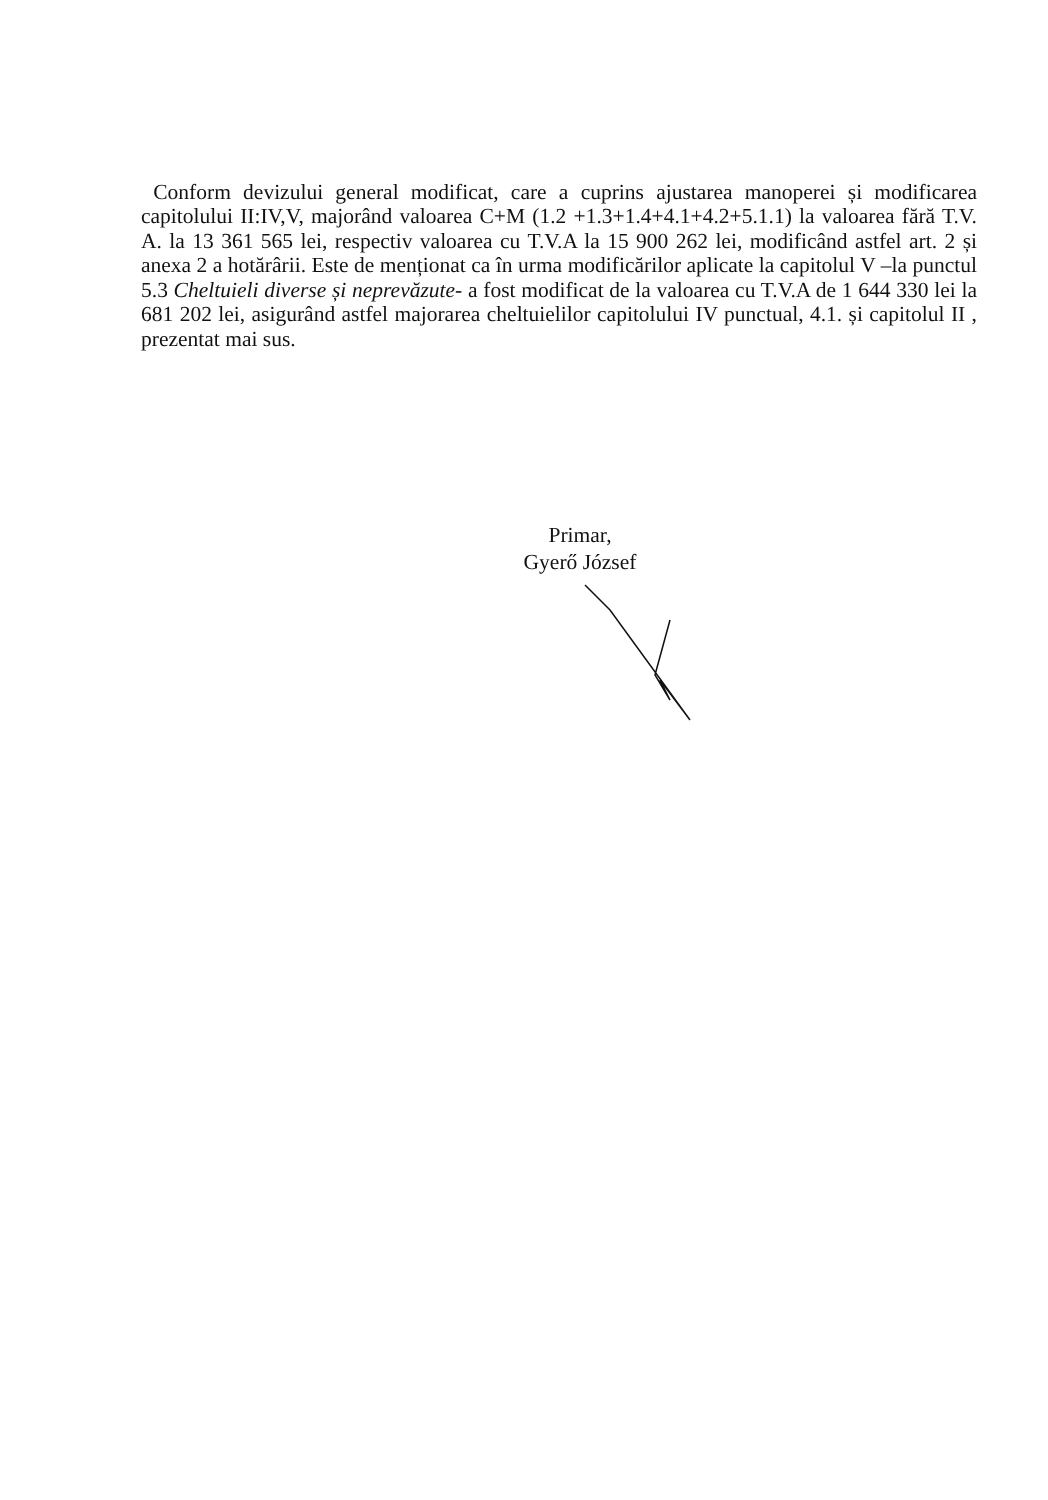Conform devizului general modificat, care a cuprins ajustarea manoperei și modificarea capitolului II:IV,V, majorând valoarea C+M (1.2 +1.3+1.4+4.1+4.2+5.1.1) la valoarea fără T.V. A. la 13 361 565 lei, respectiv valoarea cu T.V.A la 15 900 262 lei, modificând astfel art. 2 și anexa 2 a hotărârii. Este de menționat ca în urma modificărilor aplicate la capitolul V –la punctul 5.3 Cheltuieli diverse și neprevăzute- a fost modificat de la valoarea cu T.V.A de 1 644 330 lei la 681 202 lei, asigurând astfel majorarea cheltuielilor capitolului IV punctual, 4.1. și capitolul II , prezentat mai sus.
Primar,
Gyerő József